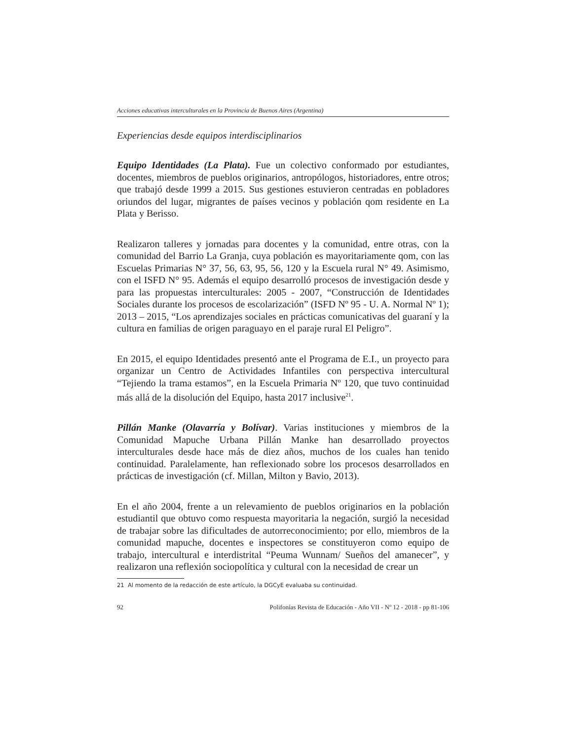Acciones educativas interculturales en la Provincia de Buenos Aires (Argentina)
Experiencias desde equipos interdisciplinarios
Equipo Identidades (La Plata). Fue un colectivo conformado por estudiantes, docentes, miembros de pueblos originarios, antropólogos, historiadores, entre otros; que trabajó desde 1999 a 2015. Sus gestiones estuvieron centradas en pobladores oriundos del lugar, migrantes de países vecinos y población qom residente en La Plata y Berisso.
Realizaron talleres y jornadas para docentes y la comunidad, entre otras, con la comunidad del Barrio La Granja, cuya población es mayoritariamente qom, con las Escuelas Primarias N° 37, 56, 63, 95, 56, 120 y la Escuela rural N° 49. Asimismo, con el ISFD N° 95. Además el equipo desarrolló procesos de investigación desde y para las propuestas interculturales: 2005 - 2007, “Construcción de Identidades Sociales durante los procesos de escolarización” (ISFD Nº 95 - U. A. Normal Nº 1); 2013 – 2015, “Los aprendizajes sociales en prácticas comunicativas del guaraní y la cultura en familias de origen paraguayo en el paraje rural El Peligro”.
En 2015, el equipo Identidades presentó ante el Programa de E.I., un proyecto para organizar un Centro de Actividades Infantiles con perspectiva intercultural “Tejiendo la trama estamos”, en la Escuela Primaria Nº 120, que tuvo continuidad más allá de la disolución del Equipo, hasta 2017 inclusive<sup>21</sup>.
Pillán Manke (Olavarría y Bolívar). Varias instituciones y miembros de la Comunidad Mapuche Urbana Pillán Manke han desarrollado proyectos interculturales desde hace más de diez años, muchos de los cuales han tenido continuidad. Paralelamente, han reflexionado sobre los procesos desarrollados en prácticas de investigación (cf. Millan, Milton y Bavio, 2013).
En el año 2004, frente a un relevamiento de pueblos originarios en la población estudiantil que obtuvo como respuesta mayoritaria la negación, surgió la necesidad de trabajar sobre las dificultades de autorreconocimiento; por ello, miembros de la comunidad mapuche, docentes e inspectores se constituyeron como equipo de trabajo, intercultural e interdistrital “Peuma Wunnam/ Sueños del amanecer”, y realizaron una reflexión sociopolítica y cultural con la necesidad de crear un
21 Al momento de la redacción de este artículo, la DGCyE evaluaba su continuidad.
92 Polifonías Revista de Educación - Año VII - Nº 12 - 2018 - pp 81-106